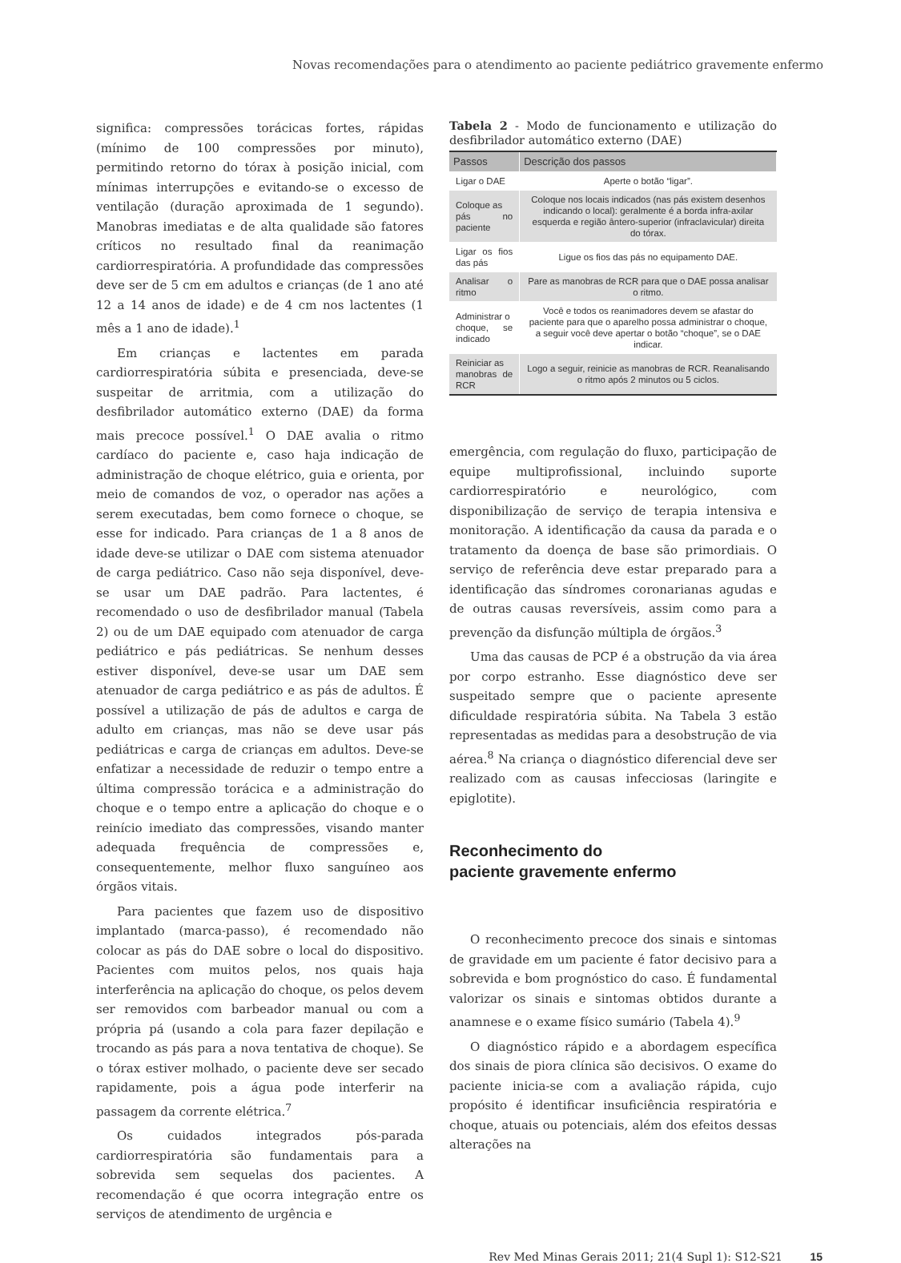Novas recomendações para o atendimento ao paciente pediátrico gravemente enfermo
significa: compressões torácicas fortes, rápidas (mínimo de 100 compressões por minuto), permitindo retorno do tórax à posição inicial, com mínimas interrupções e evitando-se o excesso de ventilação (duração aproximada de 1 segundo). Manobras imediatas e de alta qualidade são fatores críticos no resultado final da reanimação cardiorrespiratória. A profundidade das compressões deve ser de 5 cm em adultos e crianças (de 1 ano até 12 a 14 anos de idade) e de 4 cm nos lactentes (1 mês a 1 ano de idade).<sup>1</sup>
Em crianças e lactentes em parada cardiorrespiratória súbita e presenciada, deve-se suspeitar de arritmia, com a utilização do desfibrilador automático externo (DAE) da forma mais precoce possível.<sup>1</sup> O DAE avalia o ritmo cardíaco do paciente e, caso haja indicação de administração de choque elétrico, guia e orienta, por meio de comandos de voz, o operador nas ações a serem executadas, bem como fornece o choque, se esse for indicado. Para crianças de 1 a 8 anos de idade deve-se utilizar o DAE com sistema atenuador de carga pediátrico. Caso não seja disponível, deve-se usar um DAE padrão. Para lactentes, é recomendado o uso de desfibrilador manual (Tabela 2) ou de um DAE equipado com atenuador de carga pediátrico e pás pediátricas. Se nenhum desses estiver disponível, deve-se usar um DAE sem atenuador de carga pediátrico e as pás de adultos. É possível a utilização de pás de adultos e carga de adulto em crianças, mas não se deve usar pás pediátricas e carga de crianças em adultos. Deve-se enfatizar a necessidade de reduzir o tempo entre a última compressão torácica e a administração do choque e o tempo entre a aplicação do choque e o reinício imediato das compressões, visando manter adequada frequência de compressões e, consequentemente, melhor fluxo sanguíneo aos órgãos vitais.
Para pacientes que fazem uso de dispositivo implantado (marca-passo), é recomendado não colocar as pás do DAE sobre o local do dispositivo. Pacientes com muitos pelos, nos quais haja interferência na aplicação do choque, os pelos devem ser removidos com barbeador manual ou com a própria pá (usando a cola para fazer depilação e trocando as pás para a nova tentativa de choque). Se o tórax estiver molhado, o paciente deve ser secado rapidamente, pois a água pode interferir na passagem da corrente elétrica.<sup>7</sup>
Os cuidados integrados pós-parada cardiorrespiratória são fundamentais para a sobrevida sem sequelas dos pacientes. A recomendação é que ocorra integração entre os serviços de atendimento de urgência e
Tabela 2 - Modo de funcionamento e utilização do desfibrilador automático externo (DAE)
| Passos | Descrição dos passos |
| --- | --- |
| Ligar o DAE | Aperte o botão “ligar”. |
| Coloque as pás no paciente | Coloque nos locais indicados (nas pás existem desenhos indicando o local): geralmente é a borda infra-axilar esquerda e região ântero-superior (infraclavicular) direita do tórax. |
| Ligar os fios das pás | Ligue os fios das pás no equipamento DAE. |
| Analisar o ritmo | Pare as manobras de RCR para que o DAE possa analisar o ritmo. |
| Administrar o choque, se indicado | Você e todos os reanimadores devem se afastar do paciente para que o aparelho possa administrar o choque, a seguir você deve apertar o botão “choque”, se o DAE indicar. |
| Reiniciar as manobras de RCR | Logo a seguir, reinicie as manobras de RCR. Reanalisando o ritmo após 2 minutos ou 5 ciclos. |
emergência, com regulação do fluxo, participação de equipe multiprofissional, incluindo suporte cardiorrespiratório e neurológico, com disponibilização de serviço de terapia intensiva e monitoração. A identificação da causa da parada e o tratamento da doença de base são primordiais. O serviço de referência deve estar preparado para a identificação das síndromes coronarianas agudas e de outras causas reversíveis, assim como para a prevenção da disfunção múltipla de órgãos.<sup>3</sup>
Uma das causas de PCP é a obstrução da via área por corpo estranho. Esse diagnóstico deve ser suspeitado sempre que o paciente apresente dificuldade respiratória súbita. Na Tabela 3 estão representadas as medidas para a desobstrução de via aérea.<sup>8</sup> Na criança o diagnóstico diferencial deve ser realizado com as causas infecciosas (laringite e epiglotite).
Reconhecimento do
paciente gravemente enfermo
O reconhecimento precoce dos sinais e sintomas de gravidade em um paciente é fator decisivo para a sobrevida e bom prognóstico do caso. É fundamental valorizar os sinais e sintomas obtidos durante a anamnese e o exame físico sumário (Tabela 4).<sup>9</sup>
O diagnóstico rápido e a abordagem específica dos sinais de piora clínica são decisivos. O exame do paciente inicia-se com a avaliação rápida, cujo propósito é identificar insuficiência respiratória e choque, atuais ou potenciais, além dos efeitos dessas alterações na
Rev Med Minas Gerais 2011; 21(4 Supl 1): S12-S21 15